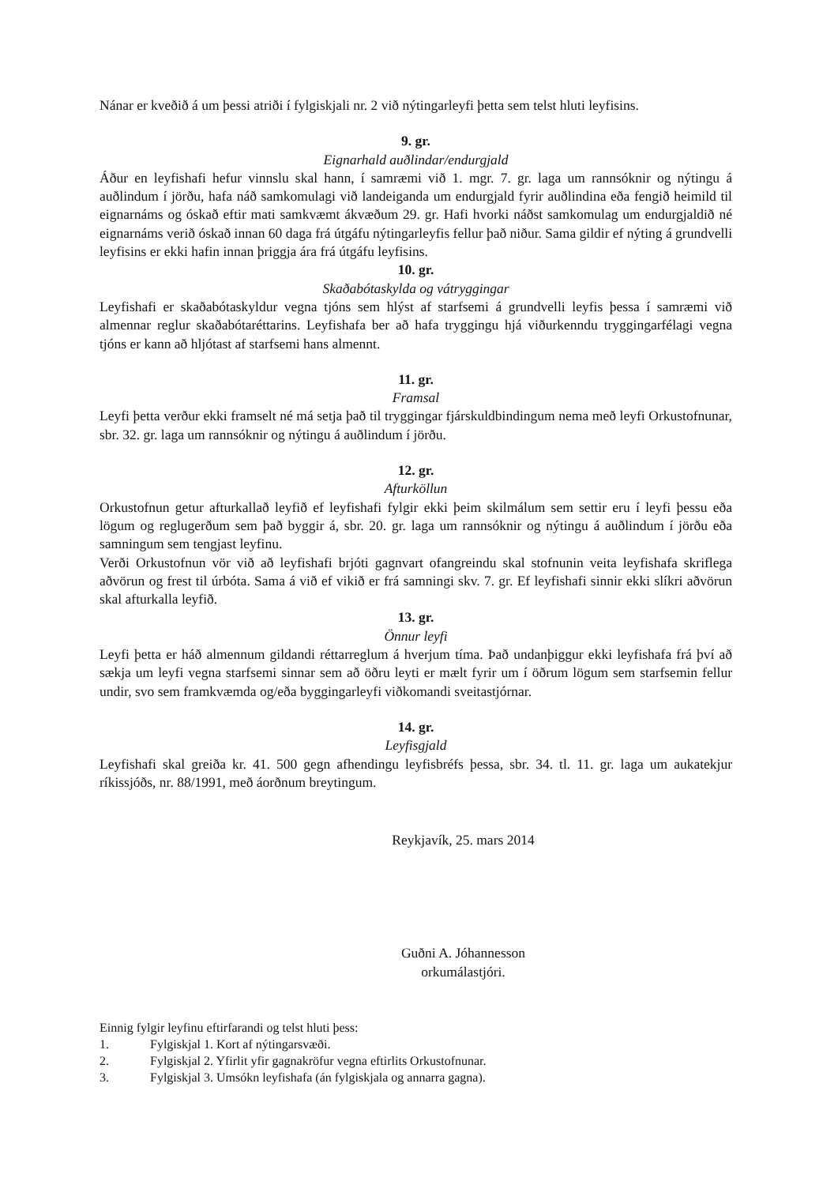Nánar er kveðið á um þessi atriði í fylgiskjali nr. 2 við nýtingarleyfi þetta sem telst hluti leyfisins.
9. gr.
Eignarhald auðlindar/endurgjald
Áður en leyfishafi hefur vinnslu skal hann, í samræmi við 1. mgr. 7. gr. laga um rannsóknir og nýtingu á auðlindum í jörðu, hafa náð samkomulagi við landeiganda um endurgjald fyrir auðlindina eða fengið heimild til eignarnáms og óskað eftir mati samkvæmt ákvæðum 29. gr. Hafi hvorki náðst samkomulag um endurgjaldið né eignarnáms verið óskað innan 60 daga frá útgáfu nýtingarleyfis fellur það niður. Sama gildir ef nýting á grundvelli leyfisins er ekki hafin innan þriggja ára frá útgáfu leyfisins.
10. gr.
Skaðabótaskylda og vátryggingar
Leyfishafi er skaðabótaskyldur vegna tjóns sem hlýst af starfsemi á grundvelli leyfis þessa í samræmi við almennar reglur skaðabótaréttarins. Leyfishafa ber að hafa tryggingu hjá viðurkenndu tryggingarfélagi vegna tjóns er kann að hljótast af starfsemi hans almennt.
11. gr.
Framsal
Leyfi þetta verður ekki framselt né má setja það til tryggingar fjárskuldbindingum nema með leyfi Orkustofnunar, sbr. 32. gr. laga um rannsóknir og nýtingu á auðlindum í jörðu.
12. gr.
Afturköllun
Orkustofnun getur afturkallað leyfið ef leyfishafi fylgir ekki þeim skilmálum sem settir eru í leyfi þessu eða lögum og reglugerðum sem það byggir á, sbr. 20. gr. laga um rannsóknir og nýtingu á auðlindum í jörðu eða samningum sem tengjast leyfinu.
Verði Orkustofnun vör við að leyfishafi brjóti gagnvart ofangreindu skal stofnunin veita leyfishafa skriflega aðvörun og frest til úrbóta. Sama á við ef vikið er frá samningi skv. 7. gr. Ef leyfishafi sinnir ekki slíkri aðvörun skal afturkalla leyfið.
13. gr.
Önnur leyfi
Leyfi þetta er háð almennum gildandi réttarreglum á hverjum tíma. Það undanþiggur ekki leyfishafa frá því að sækja um leyfi vegna starfsemi sinnar sem að öðru leyti er mælt fyrir um í öðrum lögum sem starfsemin fellur undir, svo sem framkvæmda og/eða byggingarleyfi viðkomandi sveitastjórnar.
14. gr.
Leyfisgjald
Leyfishafi skal greiða kr. 41. 500 gegn afhendingu leyfisbréfs þessa, sbr. 34. tl. 11. gr. laga um aukatekjur ríkissjóðs, nr. 88/1991, með áorðnum breytingum.
Reykjavík, 25. mars 2014
Guðni A. Jóhannesson
orkumálastjóri.
Einnig fylgir leyfinu eftirfarandi og telst hluti þess:
1. Fylgiskjal 1. Kort af nýtingarsvæði.
2. Fylgiskjal 2. Yfirlit yfir gagnakröfur vegna eftirlits Orkustofnunar.
3. Fylgiskjal 3. Umsókn leyfishafa (án fylgiskjala og annarra gagna).